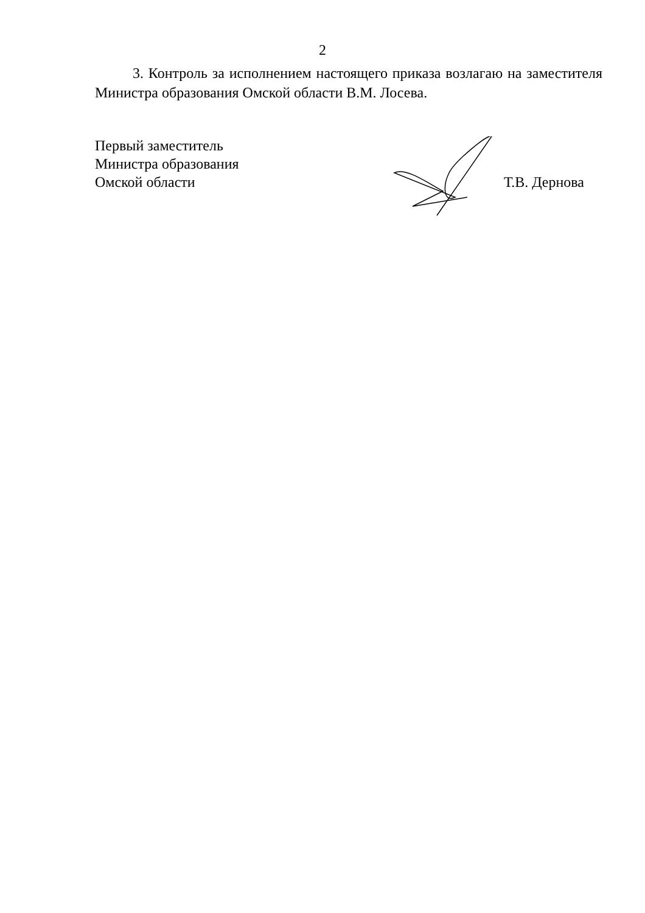2
3. Контроль за исполнением настоящего приказа возлагаю на заместителя Министра образования Омской области В.М. Лосева.
Первый заместитель
Министра образования
Омской области
Т.В. Дернова